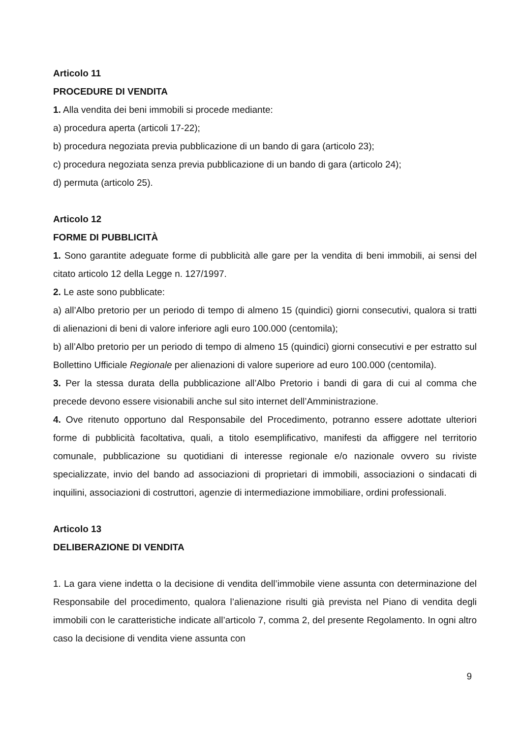Articolo 11
PROCEDURE DI VENDITA
1. Alla vendita dei beni immobili si procede mediante:
a) procedura aperta (articoli 17-22);
b) procedura negoziata previa pubblicazione di un bando di gara (articolo 23);
c) procedura negoziata senza previa pubblicazione di un bando di gara (articolo 24);
d) permuta (articolo 25).
Articolo 12
FORME DI PUBBLICITÀ
1. Sono garantite adeguate forme di pubblicità alle gare per la vendita di beni immobili, ai sensi del citato articolo 12 della Legge n. 127/1997.
2. Le aste sono pubblicate:
a) all’Albo pretorio per un periodo di tempo di almeno 15 (quindici) giorni consecutivi, qualora si tratti di alienazioni di beni di valore inferiore agli euro 100.000 (centomila);
b) all’Albo pretorio per un periodo di tempo di almeno 15 (quindici) giorni consecutivi e per estratto sul Bollettino Ufficiale Regionale per alienazioni di valore superiore ad euro 100.000 (centomila).
3. Per la stessa durata della pubblicazione all’Albo Pretorio i bandi di gara di cui al comma che precede devono essere visionabili anche sul sito internet dell’Amministrazione.
4. Ove ritenuto opportuno dal Responsabile del Procedimento, potranno essere adottate ulteriori forme di pubblicità facoltativa, quali, a titolo esemplificativo, manifesti da affiggere nel territorio comunale, pubblicazione su quotidiani di interesse regionale e/o nazionale ovvero su riviste specializzate, invio del bando ad associazioni di proprietari di immobili, associazioni o sindacati di inquilini, associazioni di costruttori, agenzie di intermediazione immobiliare, ordini professionali.
Articolo 13
DELIBERAZIONE DI VENDITA
1. La gara viene indetta o la decisione di vendita dell’immobile viene assunta con determinazione del Responsabile del procedimento, qualora l’alienazione risulti già prevista nel Piano di vendita degli immobili con le caratteristiche indicate all’articolo 7, comma 2, del presente Regolamento. In ogni altro caso la decisione di vendita viene assunta con
9